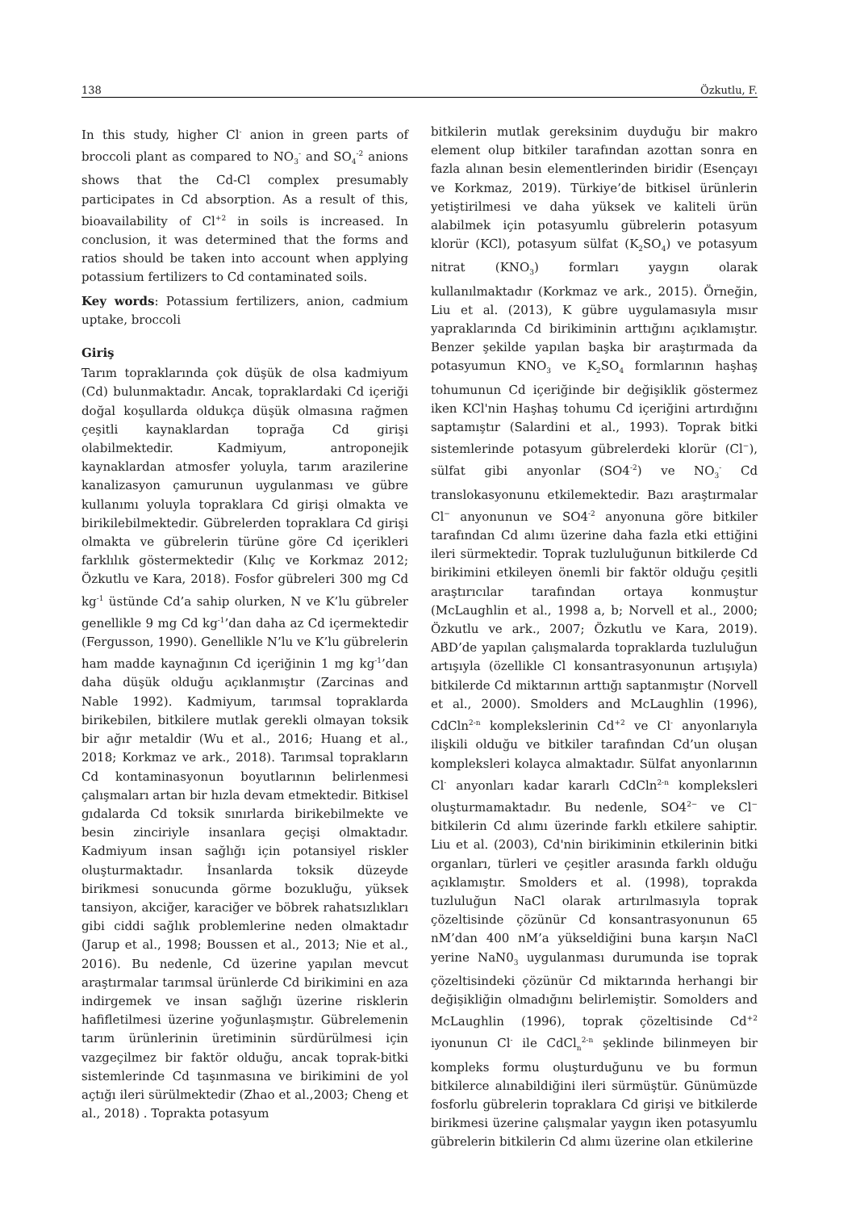138 Özkutlu, F.
In this study, higher Cl<sup>-</sup> anion in green parts of broccoli plant as compared to NO<sub>3</sub><sup>-</sup> and SO<sub>4</sub><sup>-2</sup> anions shows that the Cd-Cl complex presumably participates in Cd absorption. As a result of this, bioavailability of Cl<sup>+2</sup> in soils is increased. In conclusion, it was determined that the forms and ratios should be taken into account when applying potassium fertilizers to Cd contaminated soils.
Key words: Potassium fertilizers, anion, cadmium uptake, broccoli
Giriş
Tarım topraklarında çok düşük de olsa kadmiyum (Cd) bulunmaktadır. Ancak, topraklardaki Cd içeriği doğal koşullarda oldukça düşük olmasına rağmen çeşitli kaynaklardan toprağa Cd girişi olabilmektedir. Kadmiyum, antroponejik kaynaklardan atmosfer yoluyla, tarım arazilerine kanalizasyon çamurunun uygulanması ve gübre kullanımı yoluyla topraklara Cd girişi olmakta ve birikilebilmektedir. Gübrelerden topraklara Cd girişi olmakta ve gübrelerin türüne göre Cd içerikleri farklılık göstermektedir (Kılıç ve Korkmaz 2012; Özkutlu ve Kara, 2018). Fosfor gübreleri 300 mg Cd kg<sup>-1</sup> üstünde Cd’a sahip olurken, N ve K’lu gübreler genellikle 9 mg Cd kg<sup>-1</sup>’dan daha az Cd içermektedir (Fergusson, 1990). Genellikle N’lu ve K’lu gübrelerin ham madde kaynağının Cd içeriğinin 1 mg kg<sup>-1</sup>’dan daha düşük olduğu açıklanmıştır (Zarcinas and Nable 1992). Kadmiyum, tarımsal topraklarda birikebilen, bitkilere mutlak gerekli olmayan toksik bir ağır metaldir (Wu et al., 2016; Huang et al., 2018; Korkmaz ve ark., 2018). Tarımsal toprakların Cd kontaminasyonun boyutlarının belirlenmesi çalışmaları artan bir hızla devam etmektedir. Bitkisel gıdalarda Cd toksik sınırlarda birikebilmekte ve besin zinciriyle insanlara geçişi olmaktadır. Kadmiyum insan sağlığı için potansiyel riskler oluşturmaktadır. İnsanlarda toksik düzeyde birikmesi sonucunda görme bozukluğu, yüksek tansiyon, akciğer, karaciğer ve böbrek rahatsızlıkları gibi ciddi sağlık problemlerine neden olmaktadır (Jarup et al., 1998; Boussen et al., 2013; Nie et al., 2016). Bu nedenle, Cd üzerine yapılan mevcut araştırmalar tarımsal ürünlerde Cd birikimini en aza indirgemek ve insan sağlığı üzerine risklerin hafifletilmesi üzerine yoğunlaşmıştır. Gübrelemenin tarım ürünlerinin üretiminin sürdürülmesi için vazgeçilmez bir faktör olduğu, ancak toprak-bitki sistemlerinde Cd taşınmasına ve birikimini de yol açtığı ileri sürülmektedir (Zhao et al.,2003; Cheng et al., 2018) . Toprakta potasyum
bitkilerin mutlak gereksinim duyduğu bir makro element olup bitkiler tarafından azottan sonra en fazla alınan besin elementlerinden biridir (Esençayı ve Korkmaz, 2019). Türkiye’de bitkisel ürünlerin yetiştirilmesi ve daha yüksek ve kaliteli ürün alabilmek için potasyumlu gübrelerin potasyum klorür (KCl), potasyum sülfat (K<sub>2</sub>SO<sub>4</sub>) ve potasyum nitrat (KNO<sub>3</sub>) formları yaygın olarak kullanılmaktadır (Korkmaz ve ark., 2015). Örneğin, Liu et al. (2013), K gübre uygulamasıyla mısır yapraklarında Cd birikiminin arttığını açıklamıştır. Benzer şekilde yapılan başka bir araştırmada da potasyumun KNO<sub>3</sub> ve K<sub>2</sub>SO<sub>4</sub> formlarının haşhaş tohumunun Cd içeriğinde bir değişiklik göstermez iken KCl'nin Haşhaş tohumu Cd içeriğini artırdığını saptamıştır (Salardini et al., 1993). Toprak bitki sistemlerinde potasyum gübrelerdeki klorür (Cl<sup>−</sup>), sülfat gibi anyonlar (SO4<sup>-2</sup>) ve NO<sub>3</sub><sup>-</sup> Cd translokasyonunu etkilemektedir. Bazı araştırmalar Cl<sup>−</sup> anyonunun ve SO4<sup>-2</sup> anyonuna göre bitkiler tarafından Cd alımı üzerine daha fazla etki ettiğini ileri sürmektedir. Toprak tuzluluğunun bitkilerde Cd birikimini etkileyen önemli bir faktör olduğu çeşitli araştırıcılar tarafından ortaya konmuştur (McLaughlin et al., 1998 a, b; Norvell et al., 2000; Özkutlu ve ark., 2007; Özkutlu ve Kara, 2019). ABD’de yapılan çalışmalarda topraklarda tuzluluğun artışıyla (özellikle Cl konsantrasyonunun artışıyla) bitkilerde Cd miktarının arttığı saptanmıştır (Norvell et al., 2000). Smolders and McLaughlin (1996), CdCln<sup>2-n</sup> komplekslerinin Cd<sup>+2</sup> ve Cl<sup>-</sup> anyonlarıyla ilişkili olduğu ve bitkiler tarafından Cd’un oluşan kompleksleri kolayca almaktadır. Sülfat anyonlarının Cl<sup>-</sup> anyonları kadar kararlı CdCln<sup>2-n</sup> kompleksleri oluşturmamaktadır. Bu nedenle, SO4<sup>2−</sup> ve Cl<sup>−</sup> bitkilerin Cd alımı üzerinde farklı etkilere sahiptir. Liu et al. (2003), Cd'nin birikiminin etkilerinin bitki organları, türleri ve çeşitler arasında farklı olduğu açıklamıştır. Smolders et al. (1998), toprakda tuzluluğun NaCl olarak artırılmasıyla toprak çözeltisinde çözünür Cd konsantrasyonunun 65 nM’dan 400 nM’a yükseldiğini buna karşın NaCl yerine NaN0<sub>3</sub> uygulanması durumunda ise toprak çözeltisindeki çözünür Cd miktarında herhangi bir değişikliğin olmadığını belirlemiştir. Somolders and McLaughlin (1996), toprak çözeltisinde Cd<sup>+2</sup> iyonunun Cl<sup>-</sup> ile CdCl<sub>n</sub><sup>2-n</sup> şeklinde bilinmeyen bir kompleks formu oluşturduğunu ve bu formun bitkilerce alınabildiğini ileri sürmüştür. Günümüzde fosforlu gübrelerin topraklara Cd girişi ve bitkilerde birikmesi üzerine çalışmalar yaygın iken potasyumlu gübrelerin bitkilerin Cd alımı üzerine olan etkilerine